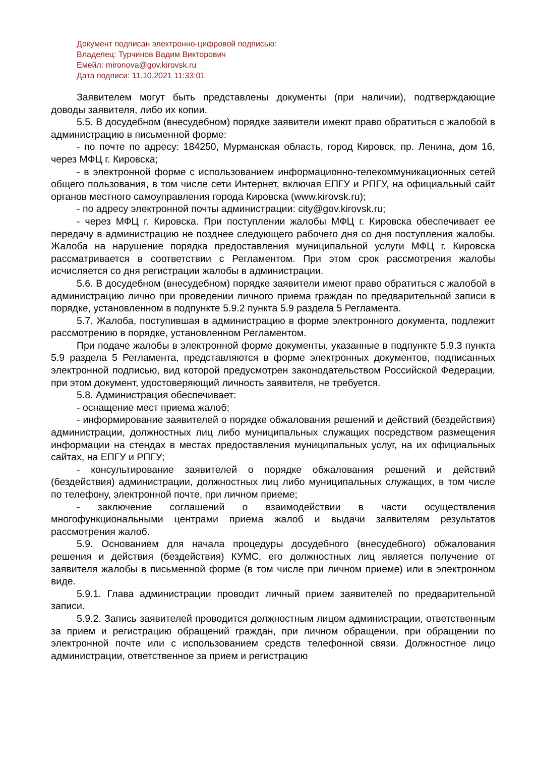Документ подписан электронно-цифровой подписью:
Владелец: Турчинов Вадим Викторович
Емейл: mironova@gov.kirovsk.ru
Дата подписи: 11.10.2021 11:33:01
Заявителем могут быть представлены документы (при наличии), подтверждающие доводы заявителя, либо их копии.
5.5. В досудебном (внесудебном) порядке заявители имеют право обратиться с жалобой в администрацию в письменной форме:
- по почте по адресу: 184250, Мурманская область, город Кировск, пр. Ленина, дом 16, через МФЦ г. Кировска;
- в электронной форме с использованием информационно-телекоммуникационных сетей общего пользования, в том числе сети Интернет, включая ЕПГУ и РПГУ, на официальный сайт органов местного самоуправления города Кировска (www.kirovsk.ru);
- по адресу электронной почты администрации: city@gov.kirovsk.ru;
- через МФЦ г. Кировска. При поступлении жалобы МФЦ г. Кировска обеспечивает ее передачу в администрацию не позднее следующего рабочего дня со дня поступления жалобы. Жалоба на нарушение порядка предоставления муниципальной услуги МФЦ г. Кировска рассматривается в соответствии с Регламентом. При этом срок рассмотрения жалобы исчисляется со дня регистрации жалобы в администрации.
5.6. В досудебном (внесудебном) порядке заявители имеют право обратиться с жалобой в администрацию лично при проведении личного приема граждан по предварительной записи в порядке, установленном в подпункте 5.9.2 пункта 5.9 раздела 5 Регламента.
5.7. Жалоба, поступившая в администрацию в форме электронного документа, подлежит рассмотрению в порядке, установленном Регламентом.
При подаче жалобы в электронной форме документы, указанные в подпункте 5.9.3 пункта 5.9 раздела 5 Регламента, представляются в форме электронных документов, подписанных электронной подписью, вид которой предусмотрен законодательством Российской Федерации, при этом документ, удостоверяющий личность заявителя, не требуется.
5.8. Администрация обеспечивает:
- оснащение мест приема жалоб;
- информирование заявителей о порядке обжалования решений и действий (бездействия) администрации, должностных лиц либо муниципальных служащих посредством размещения информации на стендах в местах предоставления муниципальных услуг, на их официальных сайтах, на ЕПГУ и РПГУ;
- консультирование заявителей о порядке обжалования решений и действий (бездействия) администрации, должностных лиц либо муниципальных служащих, в том числе по телефону, электронной почте, при личном приеме;
- заключение соглашений о взаимодействии в части осуществления многофункциональными центрами приема жалоб и выдачи заявителям результатов рассмотрения жалоб.
5.9. Основанием для начала процедуры досудебного (внесудебного) обжалования решения и действия (бездействия) КУМС, его должностных лиц является получение от заявителя жалобы в письменной форме (в том числе при личном приеме) или в электронном виде.
5.9.1. Глава администрации проводит личный прием заявителей по предварительной записи.
5.9.2. Запись заявителей проводится должностным лицом администрации, ответственным за прием и регистрацию обращений граждан, при личном обращении, при обращении по электронной почте или с использованием средств телефонной связи. Должностное лицо администрации, ответственное за прием и регистрацию